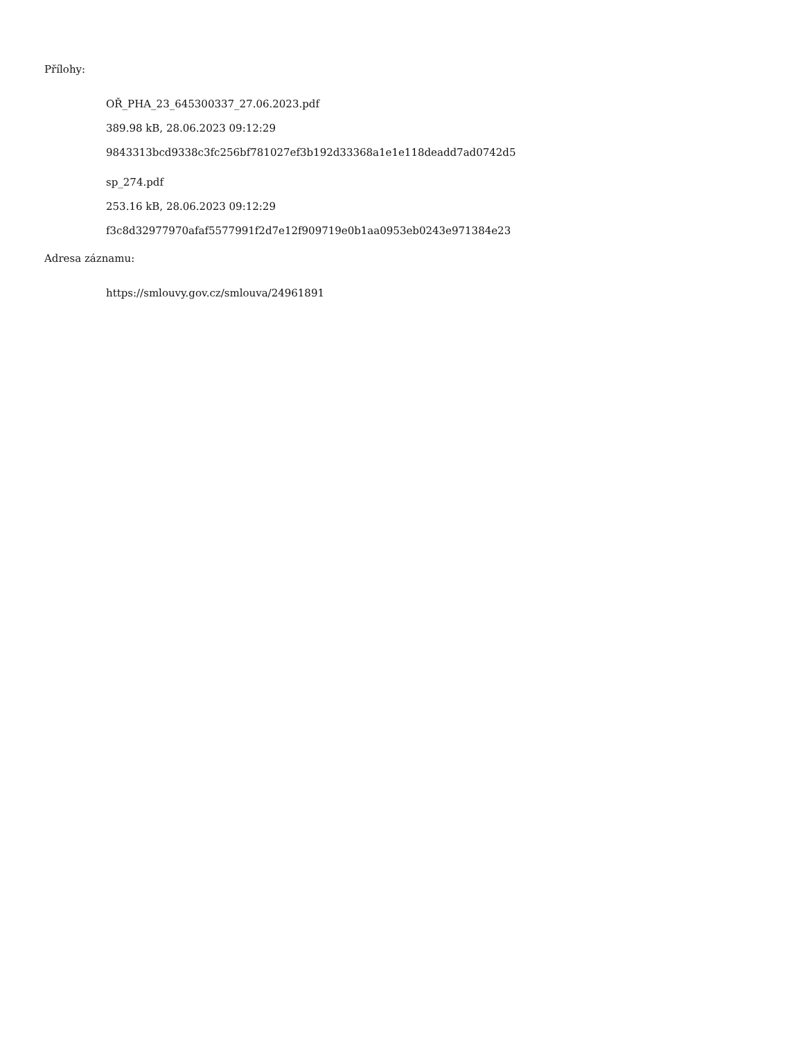Přílohy:
OŘ_PHA_23_645300337_27.06.2023.pdf
389.98 kB, 28.06.2023 09:12:29
9843313bcd9338c3fc256bf781027ef3b192d33368a1e1e118deadd7ad0742d5
sp_274.pdf
253.16 kB, 28.06.2023 09:12:29
f3c8d32977970afaf5577991f2d7e12f909719e0b1aa0953eb0243e971384e23
Adresa záznamu:
https://smlouvy.gov.cz/smlouva/24961891